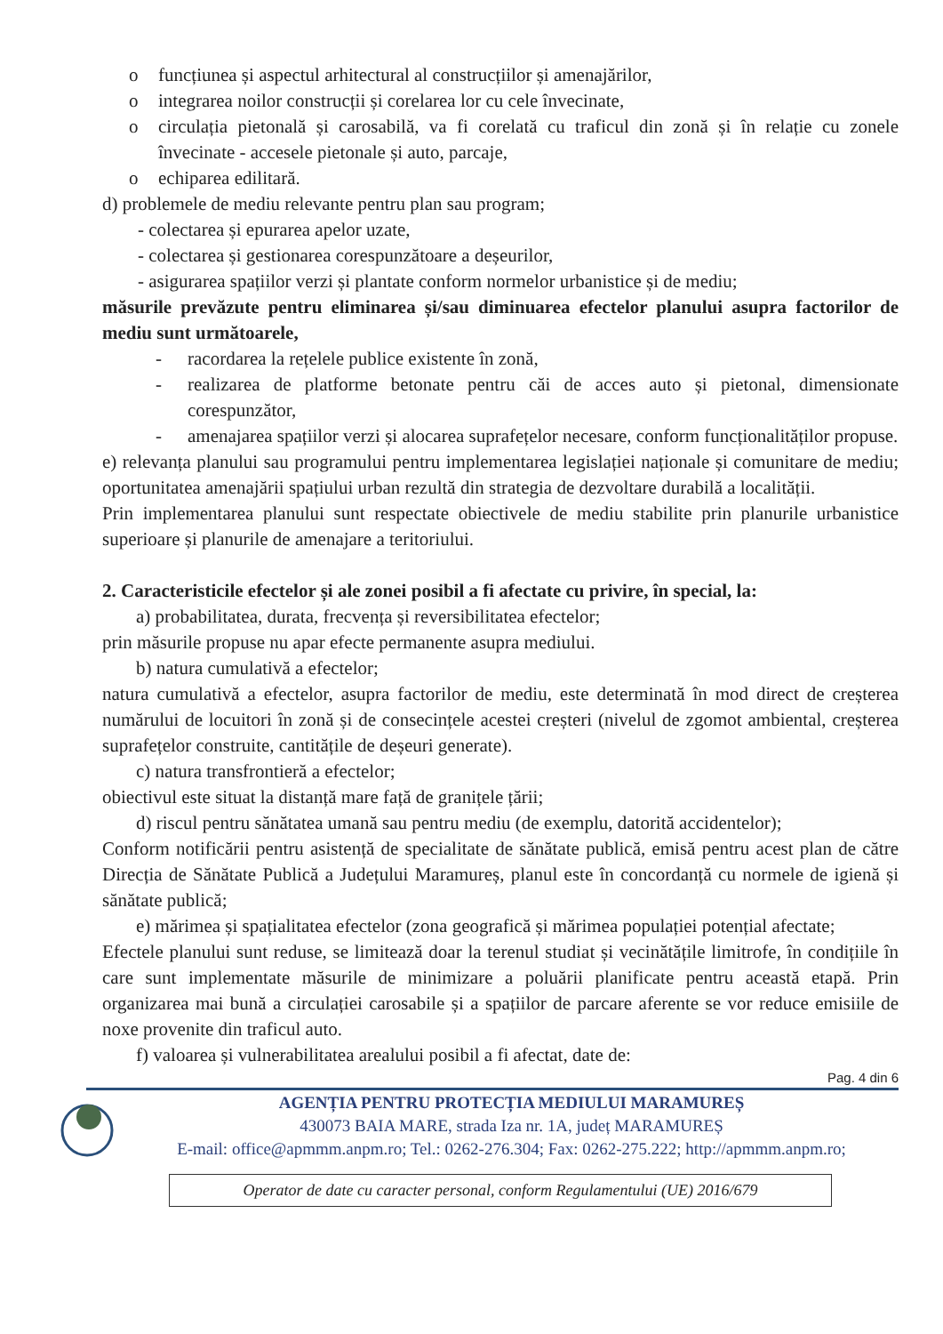o funcțiunea și aspectul arhitectural al construcțiilor și amenajărilor,
o integrarea noilor construcții și corelarea lor cu cele învecinate,
o circulația pietonală și carosabilă, va fi corelată cu traficul din zonă și în relație cu zonele învecinate - accesele pietonale și auto, parcaje,
o echiparea edilitară.
d) problemele de mediu relevante pentru plan sau program;
- colectarea și epurarea apelor uzate,
- colectarea și gestionarea corespunzătoare a deșeurilor,
- asigurarea spațiilor verzi și plantate conform normelor urbanistice și de mediu;
măsurile prevăzute pentru eliminarea și/sau diminuarea efectelor planului asupra factorilor de mediu sunt următoarele,
- racordarea la rețelele publice existente în zonă,
- realizarea de platforme betonate pentru căi de acces auto și pietonal, dimensionate corespunzător,
- amenajarea spațiilor verzi și alocarea suprafețelor necesare, conform funcționalităților propuse.
e) relevanța planului sau programului pentru implementarea legislației naționale și comunitare de mediu; oportunitatea amenajării spațiului urban rezultă din strategia de dezvoltare durabilă a localității.
Prin implementarea planului sunt respectate obiectivele de mediu stabilite prin planurile urbanistice superioare și planurile de amenajare a teritoriului.
2. Caracteristicile efectelor și ale zonei posibil a fi afectate cu privire, în special, la:
a) probabilitatea, durata, frecvența și reversibilitatea efectelor;
prin măsurile propuse nu apar efecte permanente asupra mediului.
b) natura cumulativă a efectelor;
natura cumulativă a efectelor, asupra factorilor de mediu, este determinată în mod direct de creșterea numărului de locuitori în zonă și de consecințele acestei creșteri (nivelul de zgomot ambiental, creșterea suprafețelor construite, cantitățile de deșeuri generate).
c) natura transfrontieră a efectelor;
obiectivul este situat la distanță mare față de granițele țării;
d) riscul pentru sănătatea umană sau pentru mediu (de exemplu, datorită accidentelor);
Conform notificării pentru asistență de specialitate de sănătate publică, emisă pentru acest plan de către Direcția de Sănătate Publică a Județului Maramureș, planul este în concordanță cu normele de igienă și sănătate publică;
e) mărimea și spațialitatea efectelor (zona geografică și mărimea populației potențial afectate;
Efectele planului sunt reduse, se limitează doar la terenul studiat și vecinătățile limitrofe, în condițiile în care sunt implementate măsurile de minimizare a poluării planificate pentru această etapă. Prin organizarea mai bună a circulației carosabile și a spațiilor de parcare aferente se vor reduce emisiile de noxe provenite din traficul auto.
f) valoarea și vulnerabilitatea arealului posibil a fi afectat, date de:
Pag. 4 din 6
AGENȚIA PENTRU PROTECȚIA MEDIULUI MARAMUREȘ
430073 BAIA MARE, strada Iza nr. 1A, județ MARAMUREȘ
E-mail: office@apmmm.anpm.ro; Tel.: 0262-276.304; Fax: 0262-275.222; http://apmmm.anpm.ro;
Operator de date cu caracter personal, conform Regulamentului (UE) 2016/679